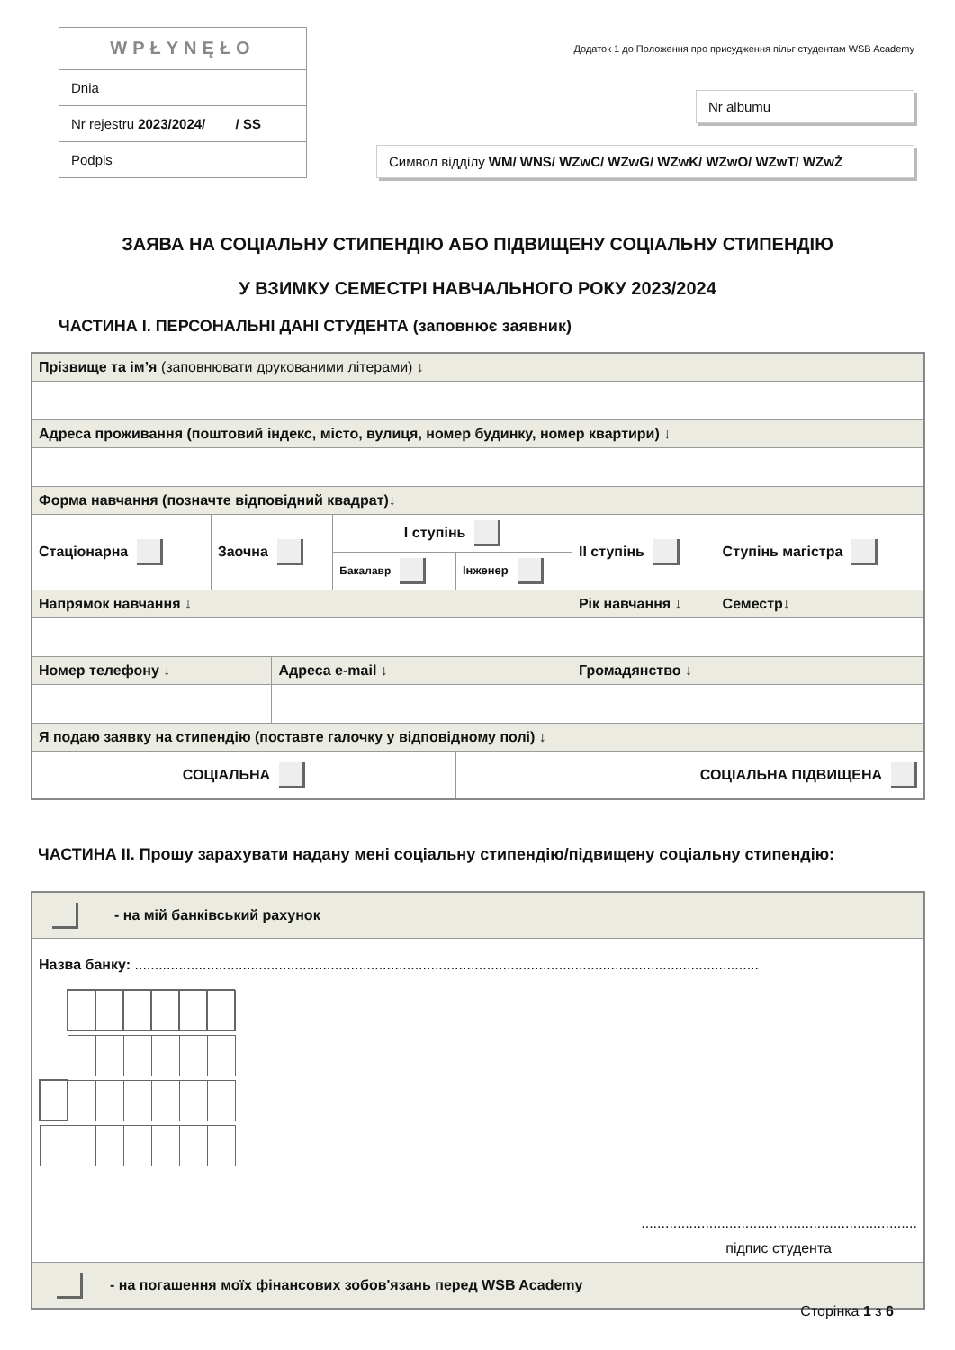| WPŁYNĘŁO |
| Dnia |
| Nr rejestru 2023/2024/ / SS |
| Podpis |
Додаток 1 до Положення про присудження пільг студентам WSB Academy
Nr albumu
Символ відділу WM/ WNS/ WZwC/ WZwG/ WZwK/ WZwO/ WZwT/ WZwŻ
ЗАЯВА НА СОЦІАЛЬНУ СТИПЕНДІЮ АБО ПІДВИЩЕНУ СОЦІАЛЬНУ СТИПЕНДІЮ
У ВЗИМКУ СЕМЕСТРІ НАВЧАЛЬНОГО РОКУ 2023/2024
ЧАСТИНА I. ПЕРСОНАЛЬНІ ДАНІ СТУДЕНТА (заповнює заявник)
| Прізвище та ім’я (заповнювати друкованими літерами) ↓ | | | | | | |
| Адреса проживання (поштовий індекс, місто, вулиця, номер будинку, номер квартири) ↓ | | | | | | |
| Форма навчання (позначте відповідний квадрат)↓ | | | | | | |
| Стаціонарна | Заочна | | I ступінь | | II ступінь | Ступінь магістра |
| | | | Бакалавр | Інженер | | |
| Напрямок навчання ↓ | | | | | Рік навчання ↓ | Семестр↓ |
| Номер телефону ↓ | | Адреса e-mail ↓ | | | Громадянство ↓ | |
| Я подаю заявку на стипендію (поставте галочку у відповідному полі) ↓ | | | | | | |
| СОЦІАЛЬНА | | | | СОЦІАЛЬНА ПІДВИЩЕНА | | |
ЧАСТИНА II. Прошу зарахувати надану мені соціальну стипендію/підвищену соціальну стипендію:
| - на мій банківський рахунок |
| Назва банку: ............................................................................................................................................................ ..................................................................... підпис студента |
| - на погашення моїх фінансових зобов'язань перед WSB Academy |
Сторінка 1 з 6